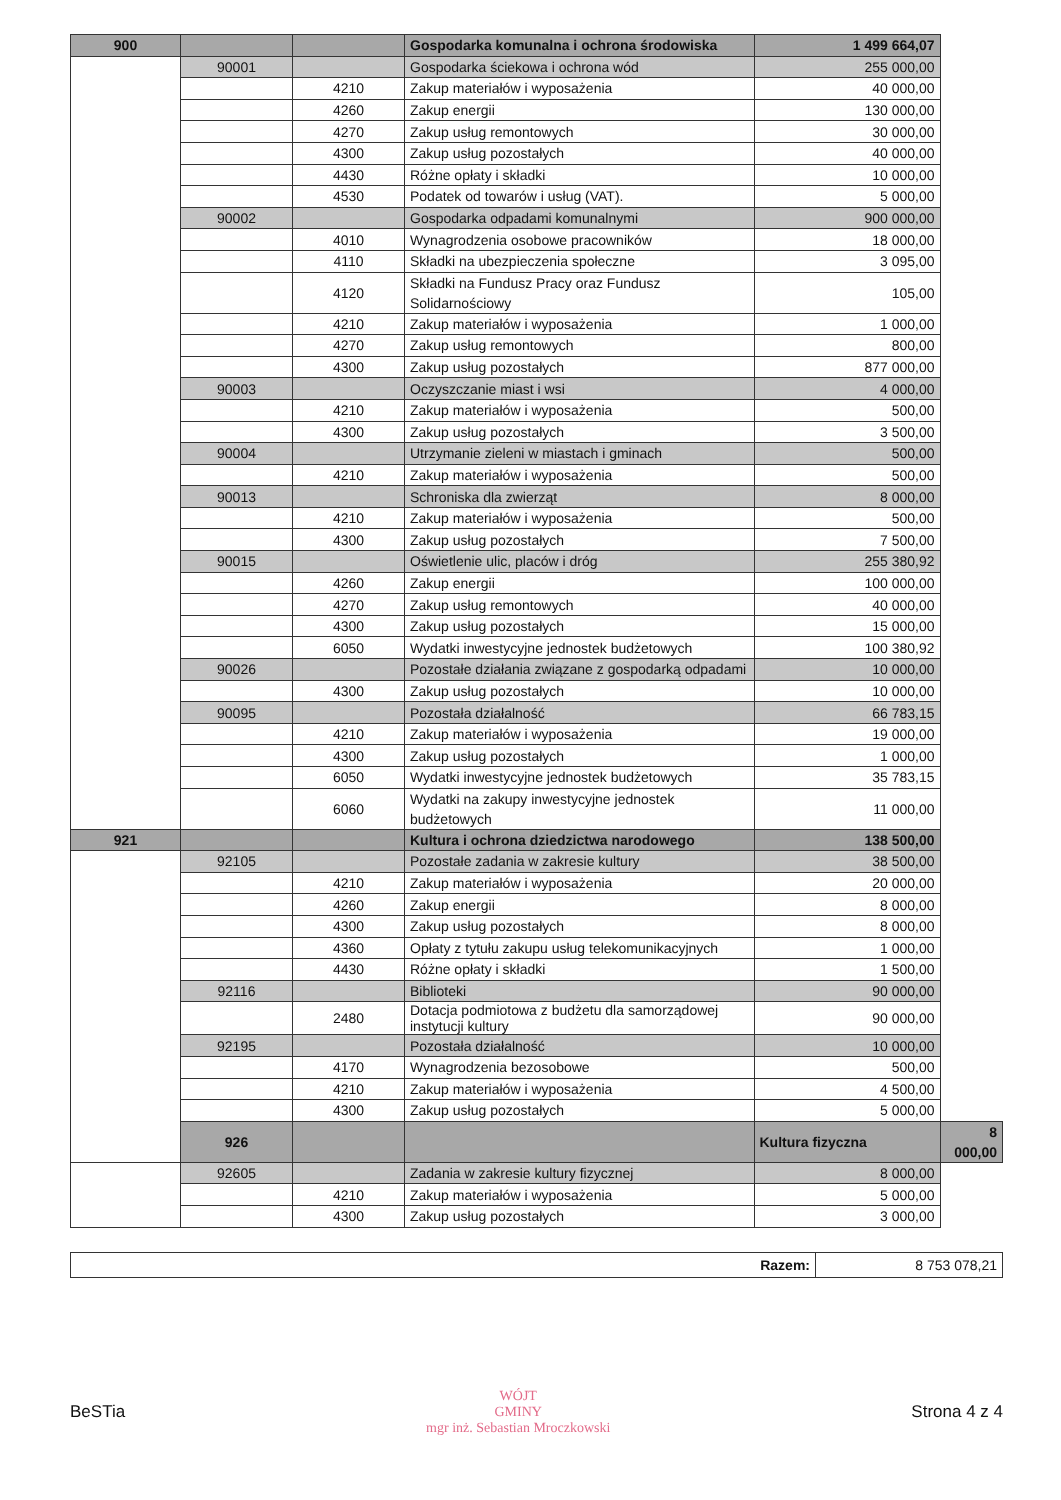| 900 | | | Gospodarka komunalna i ochrona środowiska | 1 499 664,07 | |
| | 90001 | | Gospodarka ściekowa i ochrona wód | 255 000,00 | |
| | | 4210 | Zakup materiałów i wyposażenia | 40 000,00 | |
| | | 4260 | Zakup energii | 130 000,00 | |
| | | 4270 | Zakup usług remontowych | 30 000,00 | |
| | | 4300 | Zakup usług pozostałych | 40 000,00 | |
| | | 4430 | Różne opłaty i składki | 10 000,00 | |
| | | 4530 | Podatek od towarów i usług (VAT). | 5 000,00 | |
| | 90002 | | Gospodarka odpadami komunalnymi | 900 000,00 | |
| | | 4010 | Wynagrodzenia osobowe pracowników | 18 000,00 | |
| | | 4110 | Składki na ubezpieczenia społeczne | 3 095,00 | |
| | | 4120 | Składki na Fundusz Pracy oraz Fundusz Solidarnościowy | 105,00 | |
| | | 4210 | Zakup materiałów i wyposażenia | 1 000,00 | |
| | | 4270 | Zakup usług remontowych | 800,00 | |
| | | 4300 | Zakup usług pozostałych | 877 000,00 | |
| | 90003 | | Oczyszczanie miast i wsi | 4 000,00 | |
| | | 4210 | Zakup materiałów i wyposażenia | 500,00 | |
| | | 4300 | Zakup usług pozostałych | 3 500,00 | |
| | 90004 | | Utrzymanie zieleni w miastach i gminach | 500,00 | |
| | | 4210 | Zakup materiałów i wyposażenia | 500,00 | |
| | 90013 | | Schroniska dla zwierząt | 8 000,00 | |
| | | 4210 | Zakup materiałów i wyposażenia | 500,00 | |
| | | 4300 | Zakup usług pozostałych | 7 500,00 | |
| | 90015 | | Oświetlenie ulic, placów i dróg | 255 380,92 | |
| | | 4260 | Zakup energii | 100 000,00 | |
| | | 4270 | Zakup usług remontowych | 40 000,00 | |
| | | 4300 | Zakup usług pozostałych | 15 000,00 | |
| | | 6050 | Wydatki inwestycyjne jednostek budżetowych | 100 380,92 | |
| | 90026 | | Pozostałe działania związane z gospodarką odpadami | 10 000,00 | |
| | | 4300 | Zakup usług pozostałych | 10 000,00 | |
| | 90095 | | Pozostała działalność | 66 783,15 | |
| | | 4210 | Zakup materiałów i wyposażenia | 19 000,00 | |
| | | 4300 | Zakup usług pozostałych | 1 000,00 | |
| | | 6050 | Wydatki inwestycyjne jednostek budżetowych | 35 783,15 | |
| | | 6060 | Wydatki na zakupy inwestycyjne jednostek budżetowych | 11 000,00 | |
| 921 | | | Kultura i ochrona dziedzictwa narodowego | 138 500,00 | |
| | 92105 | | Pozostałe zadania w zakresie kultury | 38 500,00 | |
| | | 4210 | Zakup materiałów i wyposażenia | 20 000,00 | |
| | | 4260 | Zakup energii | 8 000,00 | |
| | | 4300 | Zakup usług pozostałych | 8 000,00 | |
| | | 4360 | Opłaty z tytułu zakupu usług telekomunikacyjnych | 1 000,00 | |
| | | 4430 | Różne opłaty i składki | 1 500,00 | |
| | 92116 | | Biblioteki | 90 000,00 | |
| | | 2480 | Dotacja podmiotowa z budżetu dla samorządowej instytucji kultury | 90 000,00 | |
| | 92195 | | Pozostała działalność | 10 000,00 | |
| | | 4170 | Wynagrodzenia bezosobowe | 500,00 | |
| | | 4210 | Zakup materiałów i wyposażenia | 4 500,00 | |
| | | 4300 | Zakup usług pozostałych | 5 000,00 | |
| | 926 | | | Kultura fizyczna | 8 000,00 |
| | 92605 | | Zadania w zakresie kultury fizycznej | 8 000,00 | |
| | | 4210 | Zakup materiałów i wyposażenia | 5 000,00 | |
| | | 4300 | Zakup usług pozostałych | 3 000,00 | |
| Razem: | 8 753 078,21 |
BeSTia
WÓJT
GMINY
mgr inż. Sebastian Mroczkowski
Strona 4 z 4